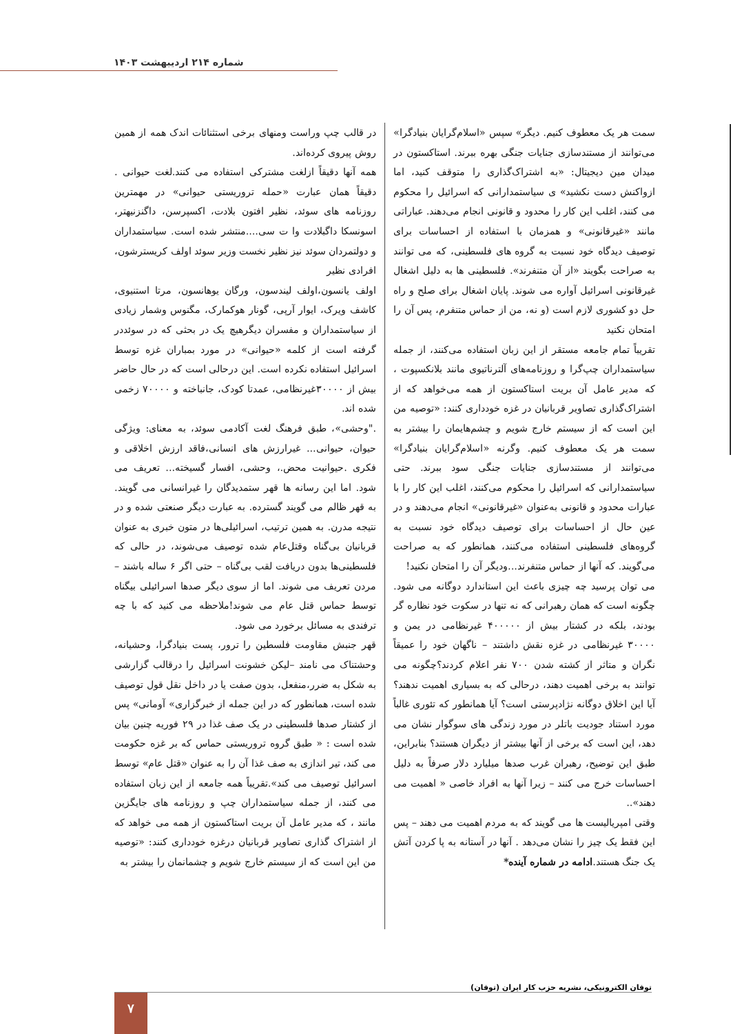شماره ۲۱۴ اردیبهشت ۱۴۰۳
در قالب چپ وراست ومنهای برخی استثنائات اندک همه از همین روش پیروی کرده‌اند.
همه آنها دقیقاً ازلغت مشترکی استفاده می کنند.لغت حیوانی . دقیقاً همان عبارت «حمله تروریستی حیوانی» در مهمترین روزنامه های سوئد، نظیر افتون بلادت، اکسپرسن، داگنزنیهتر، اسونسکا داگبلادت وا ت سی....منتشر شده است. سیاستمداران و دولتمردان سوئد نیز نظیر نخست وزیر سوئد اولف کریسترشون، افرادی نظیر
اولف یانسون،اولف لیندسون، ورگان یوهانسون، مرتا استنیوی، کاشف ویرک، ایوار آرپی، گونار هوکمارک، مگنوس وشمار زیادی از سیاستمداران و مفسران دیگرهیچ یک در بحثی که در سوئددر گرفته است از کلمه «حیوانی» در مورد بمباران غزه توسط اسرائیل استفاده نکرده است. این درحالی است که در حال حاضر بیش از ۳۰۰۰۰غیرنظامی، عمدتا کودک، جانباخته و ۷۰۰۰۰ زخمی شده اند.
."وحشی»، طبق فرهنگ لغت آکادمی سوئد، به معنای: ویژگی حیوان، حیوانی... غیرارزش های انسانی،فاقد ارزش اخلاقی و فکری .حیوانیت محض.، وحشی، افسار گسیخته... تعریف می شود. اما این رسانه ها قهر ستمدیدگان را غیرانسانی می گویند. به قهر ظالم می گویند گسترده. به عبارت دیگر صنعتی شده و در نتیجه مدرن. به همین ترتیب، اسرائیلی‌ها در متون خبری به عنوان قربانیان بی‌گناه وقتل‌عام شده توصیف می‌شوند، در حالی که فلسطینی‌ها بدون دریافت لقب بی‌گناه – حتی اگر ۶ ساله باشند – مردن تعریف می شوند. اما از سوی دیگر صدها اسرائیلی بیگناه توسط حماس قتل عام می شوند!ملاحظه می کنید که با چه ترفندی به مسائل برخورد می شود.
قهر جنبش مقاومت فلسطین را ترور، پست بنیادگرا، وحشیانه، وحشتناک می نامند –لیکن خشونت اسرائیل را درقالب گزارشی به شکل به ضرر،منفعل، بدون صفت یا در داخل نقل قول توصیف شده است، همانطور که در این جمله از خبرگزاری» آومانی» پس از کشتار صدها فلسطینی در یک صف غذا در ۲۹ فوریه چنین بیان شده است : « طبق گروه تروریستی حماس که بر غزه حکومت می کند، تیر اندازی به صف غذا آن را به عنوان «قتل عام» توسط اسرائیل توصیف می کند».تقریباً همه جامعه از این زبان استفاده می کنند، از جمله سیاستمداران چپ و روزنامه های جایگزین مانند ، که مدیر عامل آن بریت استاکستون از همه می خواهد که از اشتراک گذاری تصاویر قربانیان درغزه خودداری کنند: «توصیه من این است که از سیستم خارج شویم و چشمانمان را بیشتر به
سمت هر یک معطوف کنیم. دیگر» سپس «اسلام‌گرایان بنیادگرا» می‌توانند از مستندسازی جنایات جنگی بهره ببرند. استاکستون در میدان مین دیجیتال: «به اشتراک‌گذاری را متوقف کنید، اما ازواکنش دست نکشید» ی سیاستمدارانی که اسرائیل را محکوم می کنند، اغلب این کار را محدود و قانونی انجام می‌دهند. عباراتی مانند «غیرقانونی» و همزمان با استفاده از احساسات برای توصیف دیدگاه خود نسبت به گروه های فلسطینی، که می توانند به صراحت بگویند «از آن متنفرند». فلسطینی ها به دلیل اشغال غیرقانونی اسرائیل آواره می شوند. پایان اشغال برای صلح و راه حل دو کشوری لازم است (و نه، من از حماس متنفرم، پس آن را امتحان نکنید
تقریباً تمام جامعه مستقر از این زبان استفاده می‌کنند، از جمله سیاستمداران چپ‌گرا و روزنامه‌های آلترناتیوی مانند بلانکسپوت ، که مدیر عامل آن بریت استاکستون از همه می‌خواهد که از اشتراک‌گذاری تصاویر قربانیان در غزه خودداری کنند: «توصیه من این است که از سیستم خارج شویم و چشم‌هایمان را بیشتر به سمت هر یک معطوف کنیم. وگرنه «اسلام‌گرایان بنیادگرا» می‌توانند از مستندسازی جنایات جنگی سود ببرند. حتی سیاستمدارانی که اسرائیل را محکوم می‌کنند، اغلب این کار را با عبارات محدود و قانونی به‌عنوان «غیرقانونی» انجام می‌دهند و در عین حال از احساسات برای توصیف دیدگاه خود نسبت به گروه‌های فلسطینی استفاده می‌کنند، همانطور که به صراحت می‌گویند. که آنها از حماس متنفرند...ودیگر آن را امتحان نکنید!
می توان پرسید چه چیزی باعث این استاندارد دوگانه می شود. چگونه است که همان رهبرانی که نه تنها در سکوت خود نظاره گر بودند، بلکه در کشتار بیش از ۴۰۰۰۰۰ غیرنظامی در یمن و ۳۰۰۰۰ غیرنظامی در غزه نقش داشتند – ناگهان خود را عمیقاً نگران و متاثر از کشته شدن ۷۰۰ نفر اعلام کردند؟چگونه می توانند به برخی اهمیت دهند، درحالی که به بسیاری اهمیت ندهند؟ آیا این اخلاق دوگانه نژادپرستی است؟ آیا همانطور که تئوری غالباً مورد استناد جودیت باتلر در مورد زندگی های سوگوار نشان می دهد، این است که برخی از آنها بیشتر از دیگران هستند؟ بنابراین، طبق این توضیح، رهبران غرب صدها میلیارد دلار صرفاً به دلیل احساسات خرج می کنند – زیرا آنها به افراد خاصی « اهمیت می دهند»..
وقتی امپریالیست ها می گویند که به مردم اهمیت می دهند – پس این فقط یک چیز را نشان می‌دهد . آنها در آستانه به پا کردن آتش یک جنگ هستند.ادامه در شماره آینده*
توفان الکترونیکی، نشریه حزب کار ایران (توفان)
۷